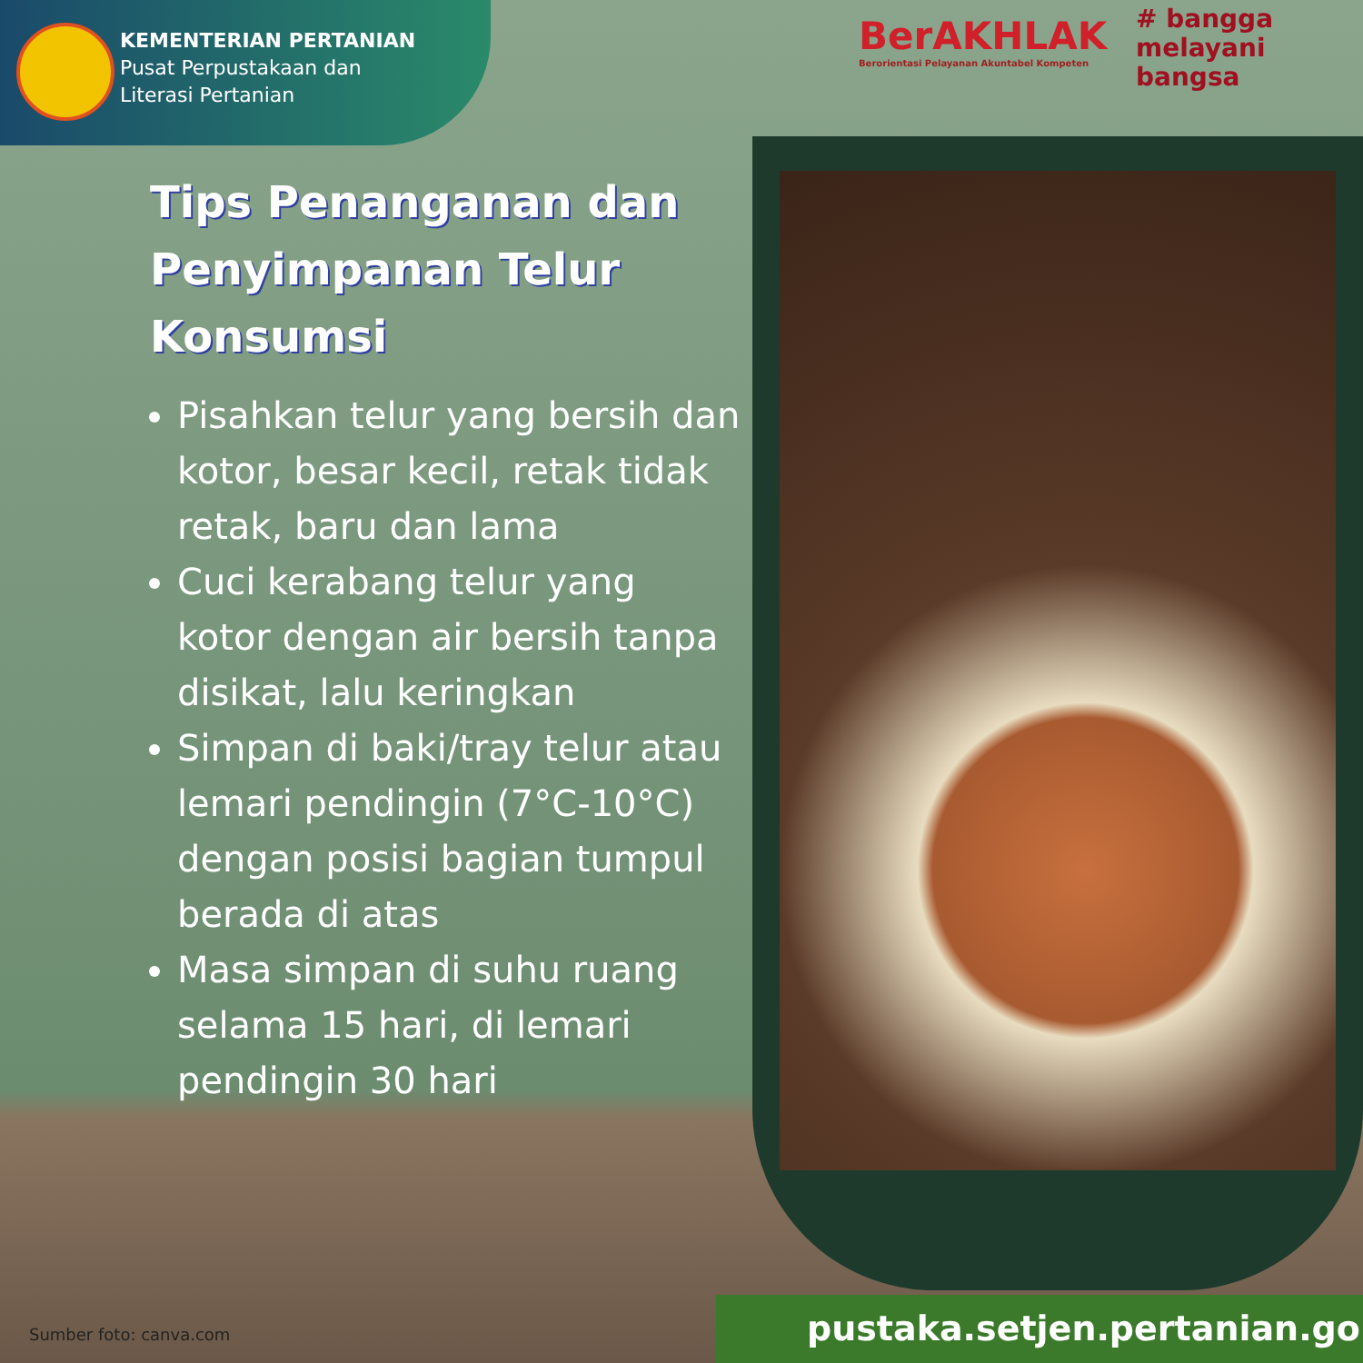KEMENTERIAN PERTANIAN
Pusat Perpustakaan dan
Literasi Pertanian
BerAKHLAK
Berorientasi Pelayanan Akuntabel Kompeten
# bangga
melayani
bangsa
Tips Penanganan dan Penyimpanan Telur Konsumsi
Pisahkan telur yang bersih dan kotor, besar kecil, retak tidak retak, baru dan lama
Cuci kerabang telur yang kotor dengan air bersih tanpa disikat, lalu keringkan
Simpan di baki/tray telur atau lemari pendingin (7°C-10°C) dengan posisi bagian tumpul berada di atas
Masa simpan di suhu ruang selama 15 hari, di lemari pendingin 30 hari
Sumber foto: canva.com pustaka.setjen.pertanian.go.id